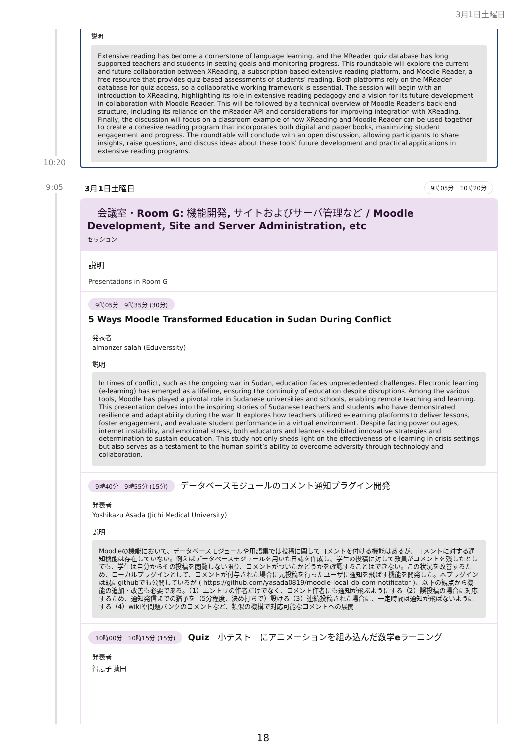3月1日土曜日
説明
Extensive reading has become a cornerstone of language learning, and the MReader quiz database has long supported teachers and students in setting goals and monitoring progress. This roundtable will explore the current and future collaboration between XReading, a subscription-based extensive reading platform, and Moodle Reader, a free resource that provides quiz-based assessments of students' reading. Both platforms rely on the MReader database for quiz access, so a collaborative working framework is essential. The session will begin with an introduction to XReading, highlighting its role in extensive reading pedagogy and a vision for its future development in collaboration with Moodle Reader. This will be followed by a technical overview of Moodle Reader’s back-end structure, including its reliance on the mReader API and considerations for improving integration with XReading. Finally, the discussion will focus on a classroom example of how XReading and Moodle Reader can be used together to create a cohesive reading program that incorporates both digital and paper books, maximizing student engagement and progress. The roundtable will conclude with an open discussion, allowing participants to share insights, raise questions, and discuss ideas about these tools' future development and practical applications in extensive reading programs.
10:20
9:05 3月1日土曜日 9時05分　10時20分
　会議室・Room G: 機能開発, サイトおよびサーバ管理など / Moodle Development, Site and Server Administration, etc
セッション
説明
Presentations in Room G
9時05分　9時35分 (30分)
5 Ways Moodle Transformed Education in Sudan During Conflict
発表者
almonzer salah (Eduverssity)
説明
In times of conflict, such as the ongoing war in Sudan, education faces unprecedented challenges. Electronic learning (e-learning) has emerged as a lifeline, ensuring the continuity of education despite disruptions. Among the various tools, Moodle has played a pivotal role in Sudanese universities and schools, enabling remote teaching and learning. This presentation delves into the inspiring stories of Sudanese teachers and students who have demonstrated resilience and adaptability during the war. It explores how teachers utilized e-learning platforms to deliver lessons, foster engagement, and evaluate student performance in a virtual environment. Despite facing power outages, internet instability, and emotional stress, both educators and learners exhibited innovative strategies and determination to sustain education. This study not only sheds light on the effectiveness of e-learning in crisis settings but also serves as a testament to the human spirit’s ability to overcome adversity through technology and collaboration.
9時40分　9時55分 (15分) データベースモジュールのコメント通知プラグイン開発
発表者
Yoshikazu Asada (Jichi Medical University)
説明
Moodleの機能において、データベースモジュールや用語集では投稿に関してコメントを付ける機能はあるが、コメントに対する通知機能は存在していない。例えばデータベースモジュールを用いた日誌を作成し、学生の投稿に対して教員がコメントを残したとしても、学生は自分からその投稿を閲覧しない限り、コメントがついたかどうかを確認することはできない。この状況を改善するため、ローカルプラグインとして、コメントが付与された場合に元投稿を行ったユーザに通知を飛ばす機能を開発した。本プラグインは既にgithubでも公開しているが ( https://github.com/yasada0819/moodle-local_db-com-notificator )、以下の観点から機能の追加・改善も必要である。（1）エントリの作者だけでなく、コメント作者にも通知が飛ぶようにする（2）誤投稿の場合に対応するため、通知発信までの猶予を（5分程度、決め打ちで）設ける（3）連続投稿された場合に、一定時間は通知が飛ばないようにする（4）wikiや問題バンクのコメントなど、類似の機構で対応可能なコメントへの展開
10時00分　10時15分 (15分) Quiz　小テスト　にアニメーションを組み込んだ数学eラーニング
発表者
智恵子 菰田
18